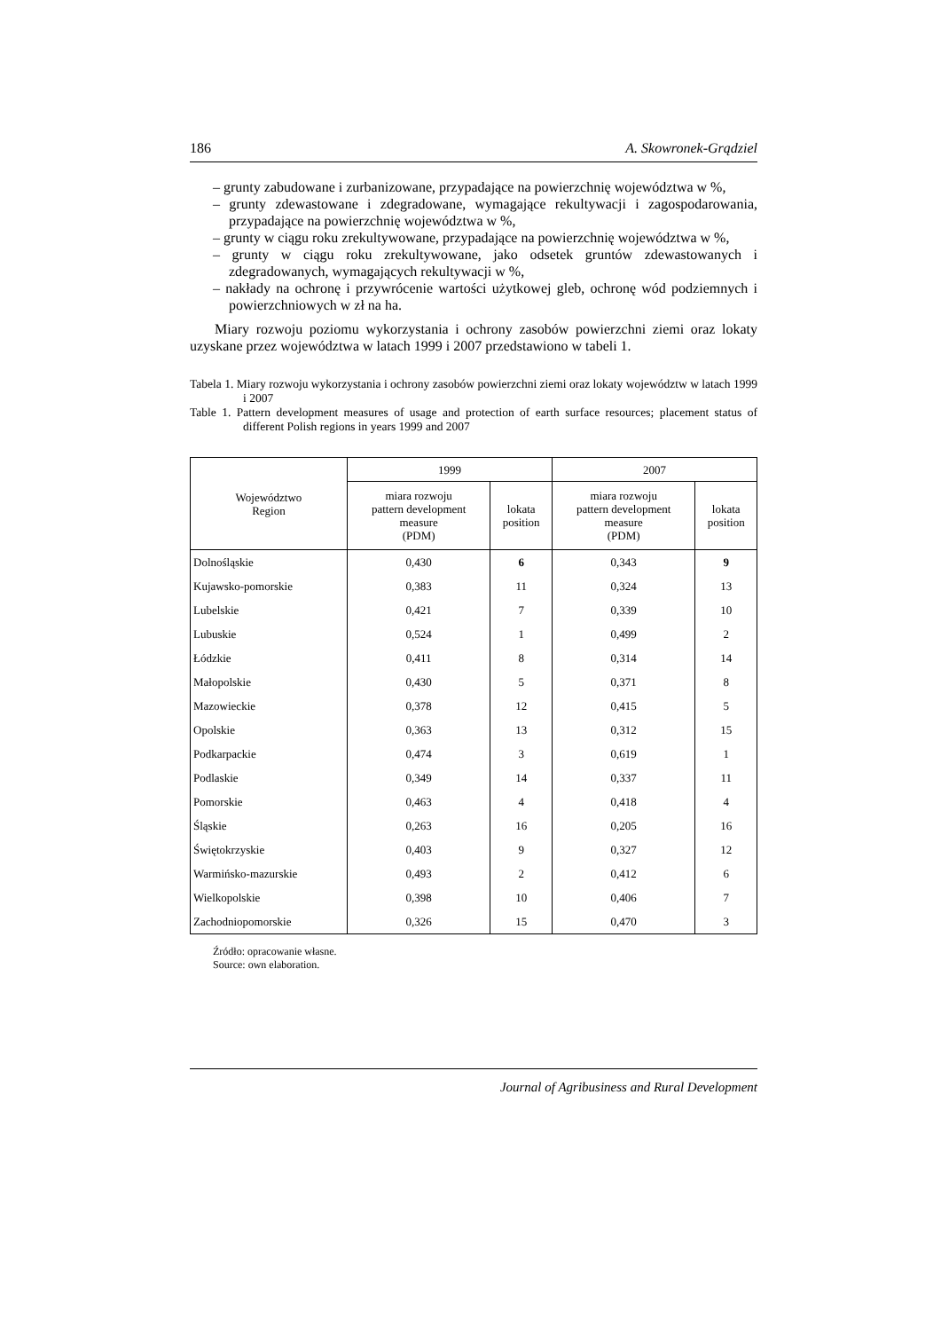186 A. Skowronek-Grądziel
– grunty zabudowane i zurbanizowane, przypadające na powierzchnię województwa w %,
– grunty zdewastowane i zdegradowane, wymagające rekultywacji i zagospodarowania, przypadające na powierzchnię województwa w %,
– grunty w ciągu roku zrekultywowane, przypadające na powierzchnię województwa w %,
– grunty w ciągu roku zrekultywowane, jako odsetek gruntów zdewastowanych i zdegradowanych, wymagających rekultywacji w %,
– nakłady na ochronę i przywrócenie wartości użytkowej gleb, ochronę wód podziemnych i powierzchniowych w zł na ha.
Miary rozwoju poziomu wykorzystania i ochrony zasobów powierzchni ziemi oraz lokaty uzyskane przez województwa w latach 1999 i 2007 przedstawiono w tabeli 1.
Tabela 1. Miary rozwoju wykorzystania i ochrony zasobów powierzchni ziemi oraz lokaty województw w latach 1999 i 2007
Table 1. Pattern development measures of usage and protection of earth surface resources; placement status of different Polish regions in years 1999 and 2007
| Województwo Region | 1999 | | 2007 | |
| --- | --- | --- | --- | --- |
| | miara rozwoju pattern development measure (PDM) | lokata position | miara rozwoju pattern development measure (PDM) | lokata position |
| Dolnośląskie | 0,430 | 6 | 0,343 | 9 |
| Kujawsko-pomorskie | 0,383 | 11 | 0,324 | 13 |
| Lubelskie | 0,421 | 7 | 0,339 | 10 |
| Lubuskie | 0,524 | 1 | 0,499 | 2 |
| Łódzkie | 0,411 | 8 | 0,314 | 14 |
| Małopolskie | 0,430 | 5 | 0,371 | 8 |
| Mazowieckie | 0,378 | 12 | 0,415 | 5 |
| Opolskie | 0,363 | 13 | 0,312 | 15 |
| Podkarpackie | 0,474 | 3 | 0,619 | 1 |
| Podlaskie | 0,349 | 14 | 0,337 | 11 |
| Pomorskie | 0,463 | 4 | 0,418 | 4 |
| Śląskie | 0,263 | 16 | 0,205 | 16 |
| Świętokrzyskie | 0,403 | 9 | 0,327 | 12 |
| Warmińsko-mazurskie | 0,493 | 2 | 0,412 | 6 |
| Wielkopolskie | 0,398 | 10 | 0,406 | 7 |
| Zachodniopomorskie | 0,326 | 15 | 0,470 | 3 |
Źródło: opracowanie własne.
Source: own elaboration.
Journal of Agribusiness and Rural Development